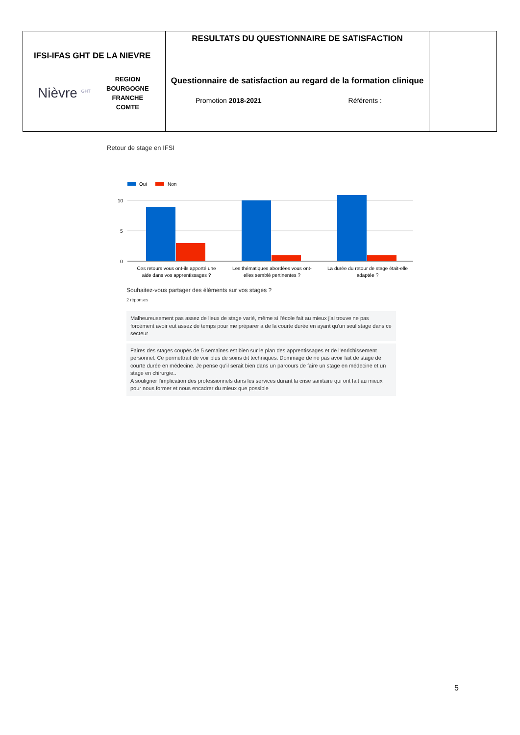| IFSI-IFAS GHT DE LA NIEVRE Nièvre <sup>GHT</sup> REGION BOURGOGNE FRANCHE COMTE | RESULTATS DU QUESTIONNAIRE DE SATISFACTION Questionnaire de satisfaction au regard de la formation clinique Promotion 2018-2021 Référents : | |
Retour de stage en IFSI
Oui
Non
10
5
0
Ces retours vous ont-ils apporté une
aide dans vos apprentissages ?
Les thématiques abordées vous ont-
elles semblé pertinentes ?
La durée du retour de stage était-elle
adaptée ?
Souhaitez-vous partager des éléments sur vos stages ?
2 réponses
Malheureusement pas assez de lieux de stage varié, même si l'école fait au mieux j'ai trouve ne pas forcément avoir eut assez de temps pour me préparer a de la courte durée en ayant qu'un seul stage dans ce secteur
Faires des stages coupés de 5 semaines est bien sur le plan des apprentissages et de l'enrichissement personnel. Ce permettrait de voir plus de soins dit techniques. Dommage de ne pas avoir fait de stage de courte durée en médecine. Je pense qu'il serait bien dans un parcours de faire un stage en médecine et un stage en chirurgie..
A souligner l'implication des professionnels dans les services durant la crise sanitaire qui ont fait au mieux pour nous former et nous encadrer du mieux que possible
5